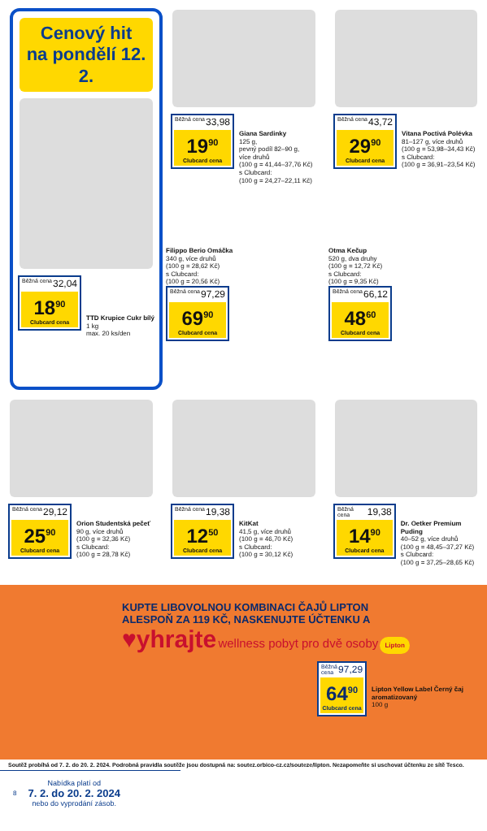Cenový hit
na pondělí 12. 2.
Běžná cena 32,04
18<sup>90</sup>
Clubcard cena
TTD Krupice Cukr bílý
1 kg
max. 20 ks/den
Běžná cena 33,98
19<sup>90</sup>
Clubcard cena
Giana Sardinky
125 g,
pevný podíl 82–90 g,
více druhů
(100 g = 41,44–37,76 Kč)
s Clubcard:
(100 g = 24,27–22,11 Kč)
Běžná cena 43,72
29<sup>90</sup>
Clubcard cena
Vitana Poctivá Polévka
81–127 g, více druhů
(100 g = 53,98–34,43 Kč)
s Clubcard:
(100 g = 36,91–23,54 Kč)
Filippo Berio Omáčka
340 g, více druhů
(100 g = 28,62 Kč)
s Clubcard:
(100 g = 20,56 Kč)
Běžná cena 97,29
69<sup>90</sup>
Clubcard cena
Otma Kečup
520 g, dva druhy
(100 g = 12,72 Kč)
s Clubcard:
(100 g = 9,35 Kč)
Běžná cena 66,12
48<sup>60</sup>
Clubcard cena
Běžná cena 29,12
25<sup>90</sup>
Clubcard cena
Orion Studentská pečeť
90 g, více druhů
(100 g = 32,36 Kč)
s Clubcard:
(100 g = 28,78 Kč)
Běžná cena 19,38
12<sup>50</sup>
Clubcard cena
KitKat
41,5 g, více druhů
(100 g = 46,70 Kč)
s Clubcard:
(100 g = 30,12 Kč)
Běžná cena 19,38
14<sup>90</sup>
Clubcard cena
Dr. Oetker Premium Puding
40–52 g, více druhů
(100 g = 48,45–37,27 Kč)
s Clubcard:
(100 g = 37,25–28,65 Kč)
KUPTE LIBOVOLNOU KOMBINACI ČAJŮ LIPTON
ALESPOŇ ZA 119 KČ, NASKENUJTE ÚČTENKU A
♥yhrajte wellness pobyt pro dvě osoby Lipton
Běžná cena 97,29
64<sup>90</sup>
Clubcard cena
Lipton Yellow Label Černý čaj aromatizovaný
100 g
Soutěž probíhá od 7. 2. do 20. 2. 2024. Podrobná pravidla soutěže jsou dostupná na: soutez.orbico-cz.cz/souteze/lipton. Nezapomeňte si uschovat účtenku ze sítě Tesco.
8
Nabídka platí od
7. 2. do 20. 2. 2024
nebo do vyprodání zásob.